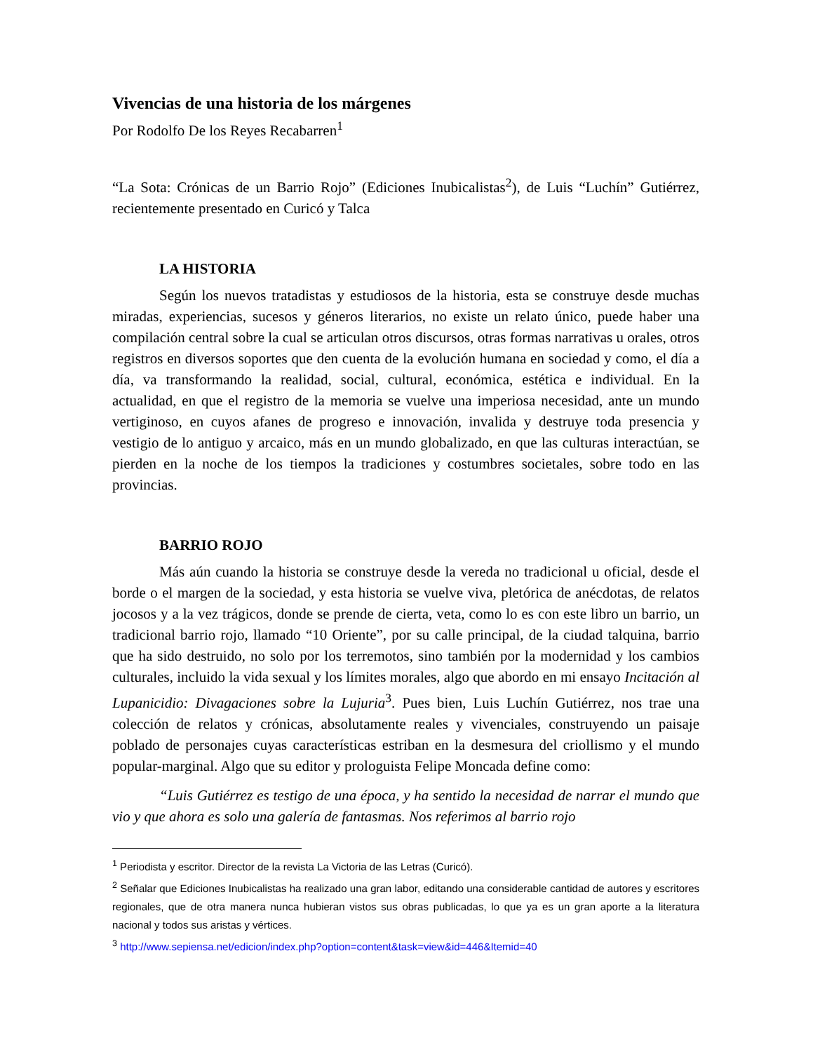Vivencias de una historia de los márgenes
Por Rodolfo De los Reyes Recabarren<sup>1</sup>
“La Sota: Crónicas de un Barrio Rojo” (Ediciones Inubicalistas<sup>2</sup>), de Luis “Luchín” Gutiérrez, recientemente presentado en Curicó y Talca
LA HISTORIA
Según los nuevos tratadistas y estudiosos de la historia, esta se construye desde muchas miradas, experiencias, sucesos y géneros literarios, no existe un relato único, puede haber una compilación central sobre la cual se articulan otros discursos, otras formas narrativas u orales, otros registros en diversos soportes que den cuenta de la evolución humana en sociedad y como, el día a día, va transformando la realidad, social, cultural, económica, estética e individual. En la actualidad, en que el registro de la memoria se vuelve una imperiosa necesidad, ante un mundo vertiginoso, en cuyos afanes de progreso e innovación, invalida y destruye toda presencia y vestigio de lo antiguo y arcaico, más en un mundo globalizado, en que las culturas interactúan, se pierden en la noche de los tiempos la tradiciones y costumbres societales, sobre todo en las provincias.
BARRIO ROJO
Más aún cuando la historia se construye desde la vereda no tradicional u oficial, desde el borde o el margen de la sociedad, y esta historia se vuelve viva, pletórica de anécdotas, de relatos jocosos y a la vez trágicos, donde se prende de cierta, veta, como lo es con este libro un barrio, un tradicional barrio rojo, llamado “10 Oriente”, por su calle principal, de la ciudad talquina, barrio que ha sido destruido, no solo por los terremotos, sino también por la modernidad y los cambios culturales, incluido la vida sexual y los límites morales, algo que abordo en mi ensayo Incitación al Lupanicidio: Divagaciones sobre la Lujuria<sup>3</sup>. Pues bien, Luis Luchín Gutiérrez, nos trae una colección de relatos y crónicas, absolutamente reales y vivenciales, construyendo un paisaje poblado de personajes cuyas características estriban en la desmesura del criollismo y el mundo popular-marginal. Algo que su editor y prologuista Felipe Moncada define como:
“Luis Gutiérrez es testigo de una época, y ha sentido la necesidad de narrar el mundo que vio y que ahora es solo una galería de fantasmas. Nos referimos al barrio rojo
<sup>1</sup> Periodista y escritor. Director de la revista La Victoria de las Letras (Curicó).
<sup>2</sup> Señalar que Ediciones Inubicalistas ha realizado una gran labor, editando una considerable cantidad de autores y escritores regionales, que de otra manera nunca hubieran vistos sus obras publicadas, lo que ya es un gran aporte a la literatura nacional y todos sus aristas y vértices.
<sup>3</sup> http://www.sepiensa.net/edicion/index.php?option=content&task=view&id=446&Itemid=40